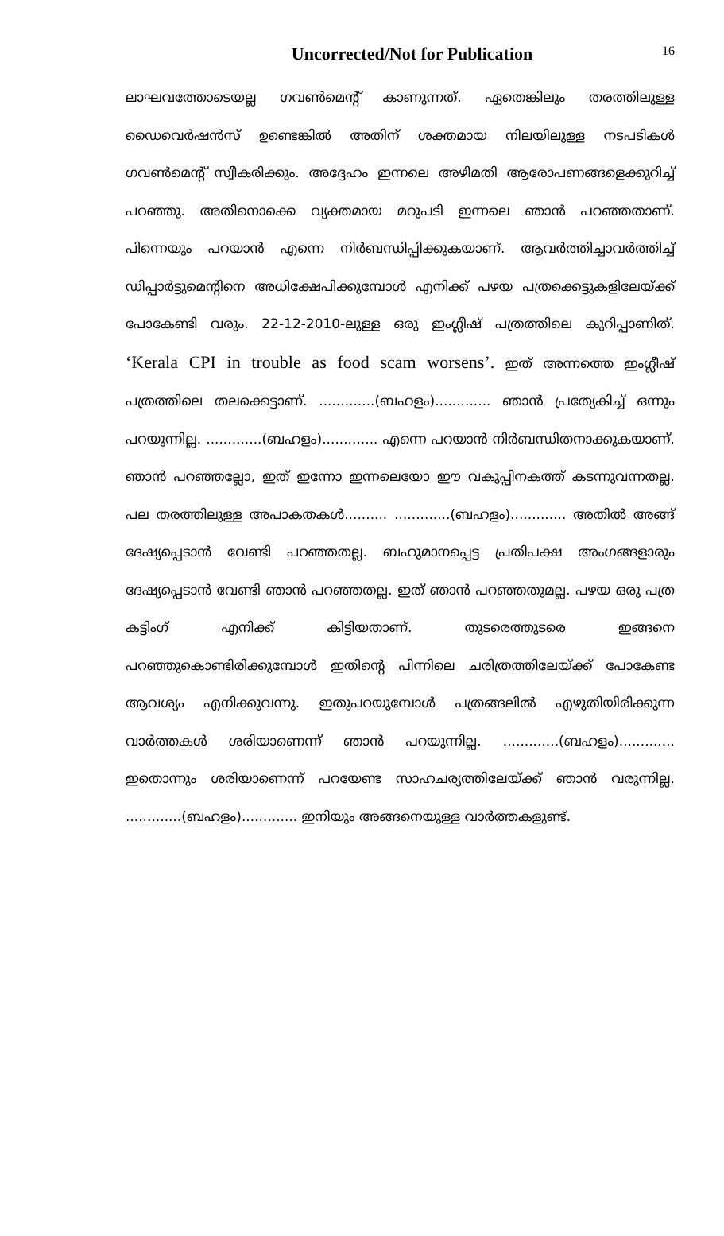Uncorrected/Not for Publication
16
ലാഘവത്തോടെയല്ല ഗവൺമെന്റ് കാണുന്നത്. ഏതെങ്കിലും തരത്തിലുള്ള ഡൈവെർഷൻസ് ഉണ്ടെങ്കിൽ അതിന് ശക്തമായ നിലയിലുള്ള നടപടികൾ ഗവൺമെന്റ് സ്വീകരിക്കും. അദ്ദേഹം ഇന്നലെ അഴിമതി ആരോപണങ്ങളെക്കുറിച്ച് പറഞ്ഞു. അതിനൊക്കെ വ്യക്തമായ മറുപടി ഇന്നലെ ഞാൻ പറഞ്ഞതാണ്. പിന്നെയും പറയാൻ എന്നെ നിർബന്ധിപ്പിക്കുകയാണ്. ആവർത്തിച്ചാവർത്തിച്ച് ഡിപ്പാർട്ടുമെന്റിനെ അധിക്ഷേപിക്കുമ്പോൾ എനിക്ക് പഴയ പത്രക്കെട്ടുകളിലേയ്ക്ക് പോകേണ്ടി വരും. 22-12-2010-ലുള്ള ഒരു ഇംഗ്ലീഷ് പത്രത്തിലെ കുറിപ്പാണിത്. ‘Kerala CPI in trouble as food scam worsens’. ഇത് അന്നത്തെ ഇംഗ്ലീഷ് പത്രത്തിലെ തലക്കെട്ടാണ്. .............(ബഹളം)............. ഞാൻ പ്രത്യേകിച്ച് ഒന്നും പറയുന്നില്ല. .............(ബഹളം)............. എന്നെ പറയാൻ നിർബന്ധിതനാക്കുകയാണ്. ഞാൻ പറഞ്ഞല്ലോ, ഇത് ഇന്നോ ഇന്നലെയോ ഈ വകുപ്പിനകത്ത് കടന്നുവന്നതല്ല. പല തരത്തിലുള്ള അപാകതകൾ.......... .............(ബഹളം)............. അതിൽ അങ്ങ് ദേഷ്യപ്പെടാൻ വേണ്ടി പറഞ്ഞതല്ല. ബഹുമാനപ്പെട്ട പ്രതിപക്ഷ അംഗങ്ങളാരും ദേഷ്യപ്പെടാൻ വേണ്ടി ഞാൻ പറഞ്ഞതല്ല. ഇത് ഞാൻ പറഞ്ഞതുമല്ല. പഴയ ഒരു പത്ര കട്ടിംഗ് എനിക്ക് കിട്ടിയതാണ്. തുടരെത്തുടരെ ഇങ്ങനെ പറഞ്ഞുകൊണ്ടിരിക്കുമ്പോൾ ഇതിന്റെ പിന്നിലെ ചരിത്രത്തിലേയ്ക്ക് പോകേണ്ട ആവശ്യം എനിക്കുവന്നു. ഇതുപറയുമ്പോൾ പത്രങ്ങലിൽ എഴുതിയിരിക്കുന്ന വാർത്തകൾ ശരിയാണെന്ന് ഞാൻ പറയുന്നില്ല. .............(ബഹളം)............. ഇതൊന്നും ശരിയാണെന്ന് പറയേണ്ട സാഹചര്യത്തിലേയ്ക്ക് ഞാൻ വരുന്നില്ല. .............(ബഹളം)............. ഇനിയും അങ്ങനെയുള്ള വാർത്തകളുണ്ട്.